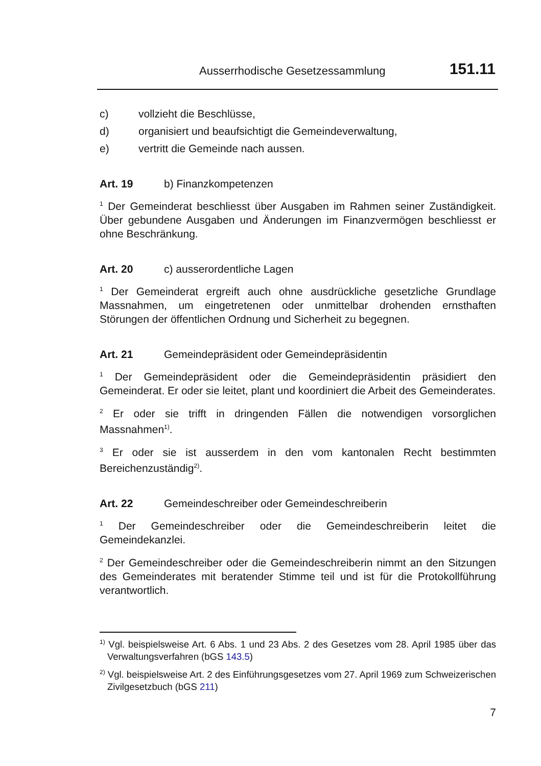Ausserrhodische Gesetzessammlung 151.11
c) vollzieht die Beschlüsse,
d) organisiert und beaufsichtigt die Gemeindeverwaltung,
e) vertritt die Gemeinde nach aussen.
Art. 19 b) Finanzkompetenzen
<sup>1</sup> Der Gemeinderat beschliesst über Ausgaben im Rahmen seiner Zuständigkeit. Über gebundene Ausgaben und Änderungen im Finanzvermögen beschliesst er ohne Beschränkung.
Art. 20 c) ausserordentliche Lagen
<sup>1</sup> Der Gemeinderat ergreift auch ohne ausdrückliche gesetzliche Grundlage Massnahmen, um eingetretenen oder unmittelbar drohenden ernsthaften Störungen der öffentlichen Ordnung und Sicherheit zu begegnen.
Art. 21 Gemeindepräsident oder Gemeindepräsidentin
<sup>1</sup> Der Gemeindepräsident oder die Gemeindepräsidentin präsidiert den Gemeinderat. Er oder sie leitet, plant und koordiniert die Arbeit des Gemeinderates.
<sup>2</sup> Er oder sie trifft in dringenden Fällen die notwendigen vorsorglichen Massnahmen<sup>1)</sup>.
<sup>3</sup> Er oder sie ist ausserdem in den vom kantonalen Recht bestimmten Bereichenzuständig<sup>2)</sup>.
Art. 22 Gemeindeschreiber oder Gemeindeschreiberin
<sup>1</sup> Der Gemeindeschreiber oder die Gemeindeschreiberin leitet die Gemeindekanzlei.
<sup>2</sup> Der Gemeindeschreiber oder die Gemeindeschreiberin nimmt an den Sitzungen des Gemeinderates mit beratender Stimme teil und ist für die Protokollführung verantwortlich.
<sup>1)</sup> Vgl. beispielsweise Art. 6 Abs. 1 und 23 Abs. 2 des Gesetzes vom 28. April 1985 über das Verwaltungsverfahren (bGS 143.5)
<sup>2)</sup> Vgl. beispielsweise Art. 2 des Einführungsgesetzes vom 27. April 1969 zum Schweizerischen Zivilgesetzbuch (bGS 211)
7